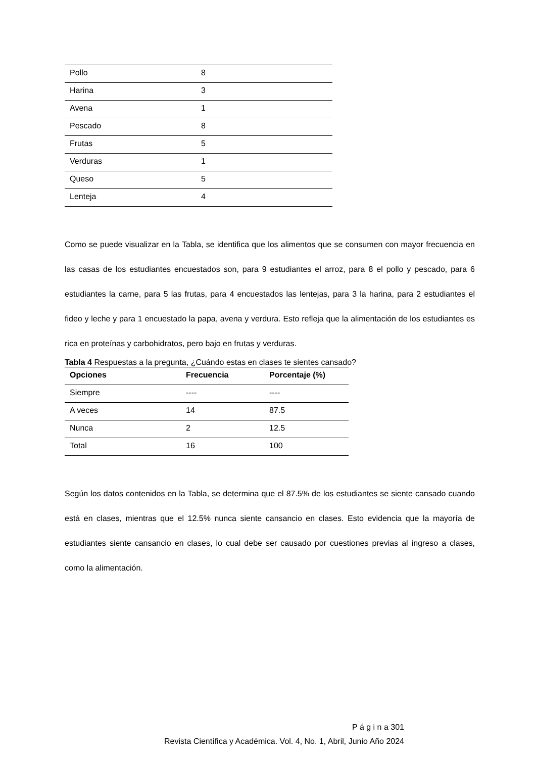| Pollo | 8 |
| Harina | 3 |
| Avena | 1 |
| Pescado | 8 |
| Frutas | 5 |
| Verduras | 1 |
| Queso | 5 |
| Lenteja | 4 |
Como se puede visualizar en la Tabla, se identifica que los alimentos que se consumen con mayor frecuencia en las casas de los estudiantes encuestados son, para 9 estudiantes el arroz, para 8 el pollo y pescado, para 6 estudiantes la carne, para 5 las frutas, para 4 encuestados las lentejas, para 3 la harina, para 2 estudiantes el fideo y leche y para 1 encuestado la papa, avena y verdura. Esto refleja que la alimentación de los estudiantes es rica en proteínas y carbohidratos, pero bajo en frutas y verduras.
Tabla 4 Respuestas a la pregunta, ¿Cuándo estas en clases te sientes cansado?
| Opciones | Frecuencia | Porcentaje (%) |
| --- | --- | --- |
| Siempre | ---- | ---- |
| A veces | 14 | 87.5 |
| Nunca | 2 | 12.5 |
| Total | 16 | 100 |
Según los datos contenidos en la Tabla, se determina que el 87.5% de los estudiantes se siente cansado cuando está en clases, mientras que el 12.5% nunca siente cansancio en clases. Esto evidencia que la mayoría de estudiantes siente cansancio en clases, lo cual debe ser causado por cuestiones previas al ingreso a clases, como la alimentación.
P á g i n a 301
Revista Científica y Académica. Vol. 4, No. 1, Abril, Junio Año 2024